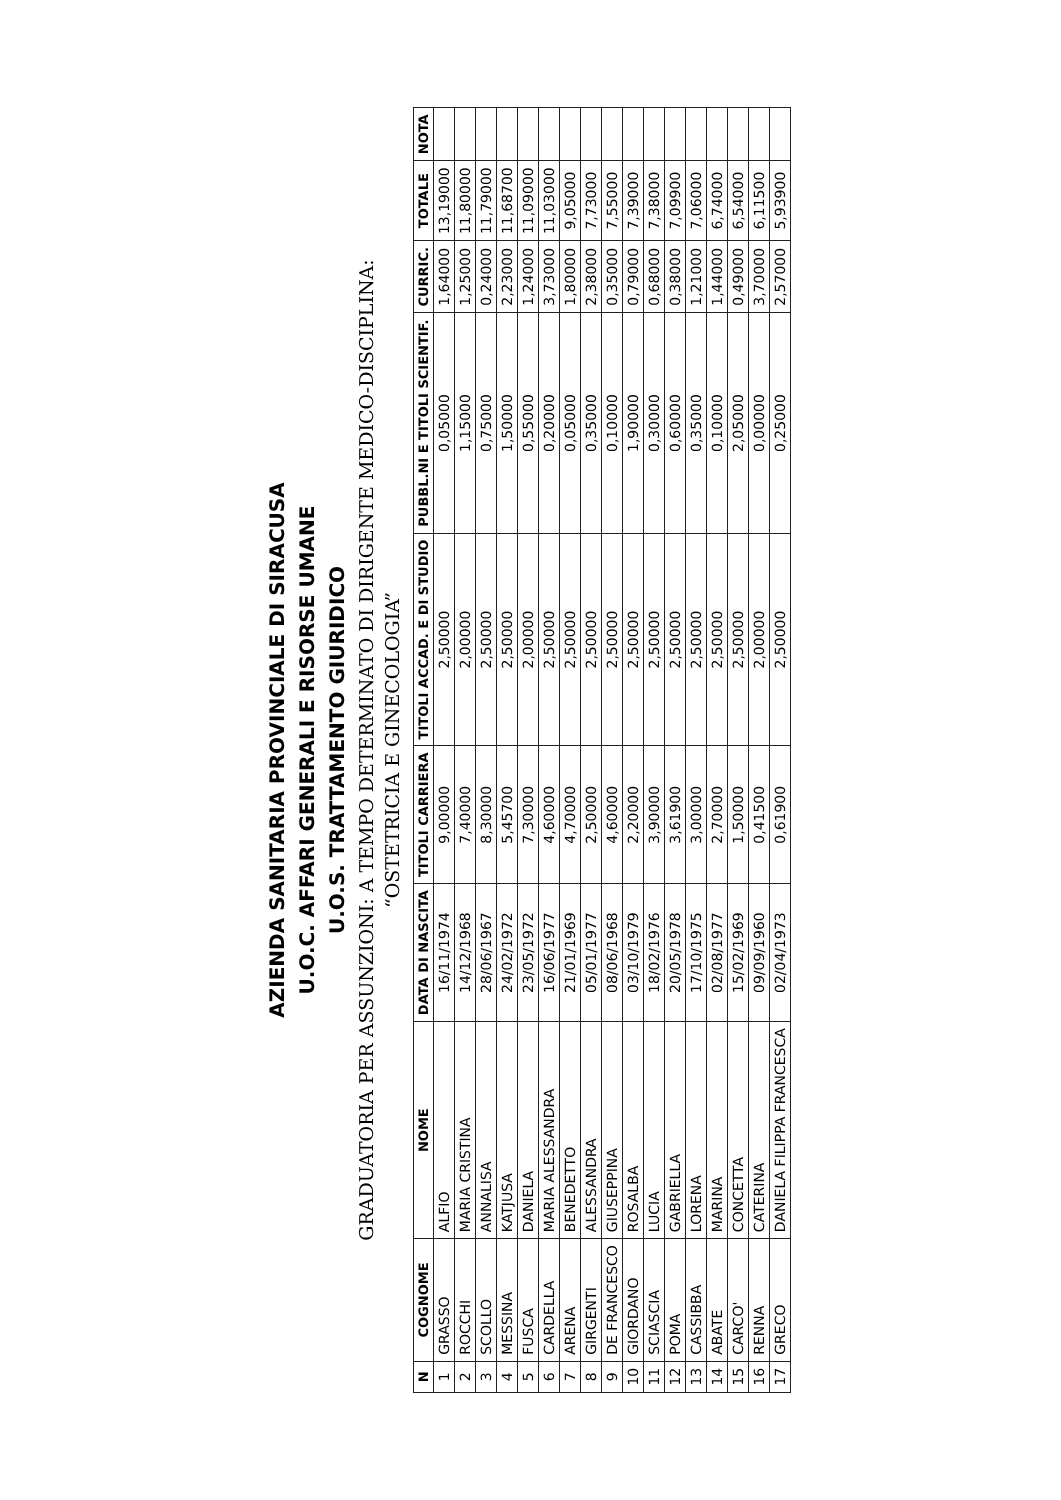AZIENDA SANITARIA PROVINCIALE DI SIRACUSA
U.O.C. AFFARI GENERALI E RISORSE UMANE
U.O.S. TRATTAMENTO GIURIDICO
GRADUATORIA PER ASSUNZIONI: A TEMPO DETERMINATO DI DIRIGENTE MEDICO-DISCIPLINA:
“OSTETRICIA E GINECOLOGIA”
| N | COGNOME | NOME | DATA DI NASCITA | TITOLI CARRIERA | TITOLI ACCAD. E DI STUDIO | PUBBL.NI E TITOLI SCIENTIF. | CURRIC. | TOTALE | NOTA |
| --- | --- | --- | --- | --- | --- | --- | --- | --- | --- |
| 1 | GRASSO | ALFIO | 16/11/1974 | 9,00000 | 2,50000 | 0,05000 | 1,64000 | 13,19000 | |
| 2 | ROCCHI | MARIA CRISTINA | 14/12/1968 | 7,40000 | 2,00000 | 1,15000 | 1,25000 | 11,80000 | |
| 3 | SCOLLO | ANNALISA | 28/06/1967 | 8,30000 | 2,50000 | 0,75000 | 0,24000 | 11,79000 | |
| 4 | MESSINA | KATJUSA | 24/02/1972 | 5,45700 | 2,50000 | 1,50000 | 2,23000 | 11,68700 | |
| 5 | FUSCA | DANIELA | 23/05/1972 | 7,30000 | 2,00000 | 0,55000 | 1,24000 | 11,09000 | |
| 6 | CARDELLA | MARIA ALESSANDRA | 16/06/1977 | 4,60000 | 2,50000 | 0,20000 | 3,73000 | 11,03000 | |
| 7 | ARENA | BENEDETTO | 21/01/1969 | 4,70000 | 2,50000 | 0,05000 | 1,80000 | 9,05000 | |
| 8 | GIRGENTI | ALESSANDRA | 05/01/1977 | 2,50000 | 2,50000 | 0,35000 | 2,38000 | 7,73000 | |
| 9 | DE FRANCESCO | GIUSEPPINA | 08/06/1968 | 4,60000 | 2,50000 | 0,10000 | 0,35000 | 7,55000 | |
| 10 | GIORDANO | ROSALBA | 03/10/1979 | 2,20000 | 2,50000 | 1,90000 | 0,79000 | 7,39000 | |
| 11 | SCIASCIA | LUCIA | 18/02/1976 | 3,90000 | 2,50000 | 0,30000 | 0,68000 | 7,38000 | |
| 12 | POMA | GABRIELLA | 20/05/1978 | 3,61900 | 2,50000 | 0,60000 | 0,38000 | 7,09900 | |
| 13 | CASSIBBA | LORENA | 17/10/1975 | 3,00000 | 2,50000 | 0,35000 | 1,21000 | 7,06000 | |
| 14 | ABATE | MARINA | 02/08/1977 | 2,70000 | 2,50000 | 0,10000 | 1,44000 | 6,74000 | |
| 15 | CARCO' | CONCETTA | 15/02/1969 | 1,50000 | 2,50000 | 2,05000 | 0,49000 | 6,54000 | |
| 16 | RENNA | CATERINA | 09/09/1960 | 0,41500 | 2,00000 | 0,00000 | 3,70000 | 6,11500 | |
| 17 | GRECO | DANIELA FILIPPA FRANCESCA | 02/04/1973 | 0,61900 | 2,50000 | 0,25000 | 2,57000 | 5,93900 | |